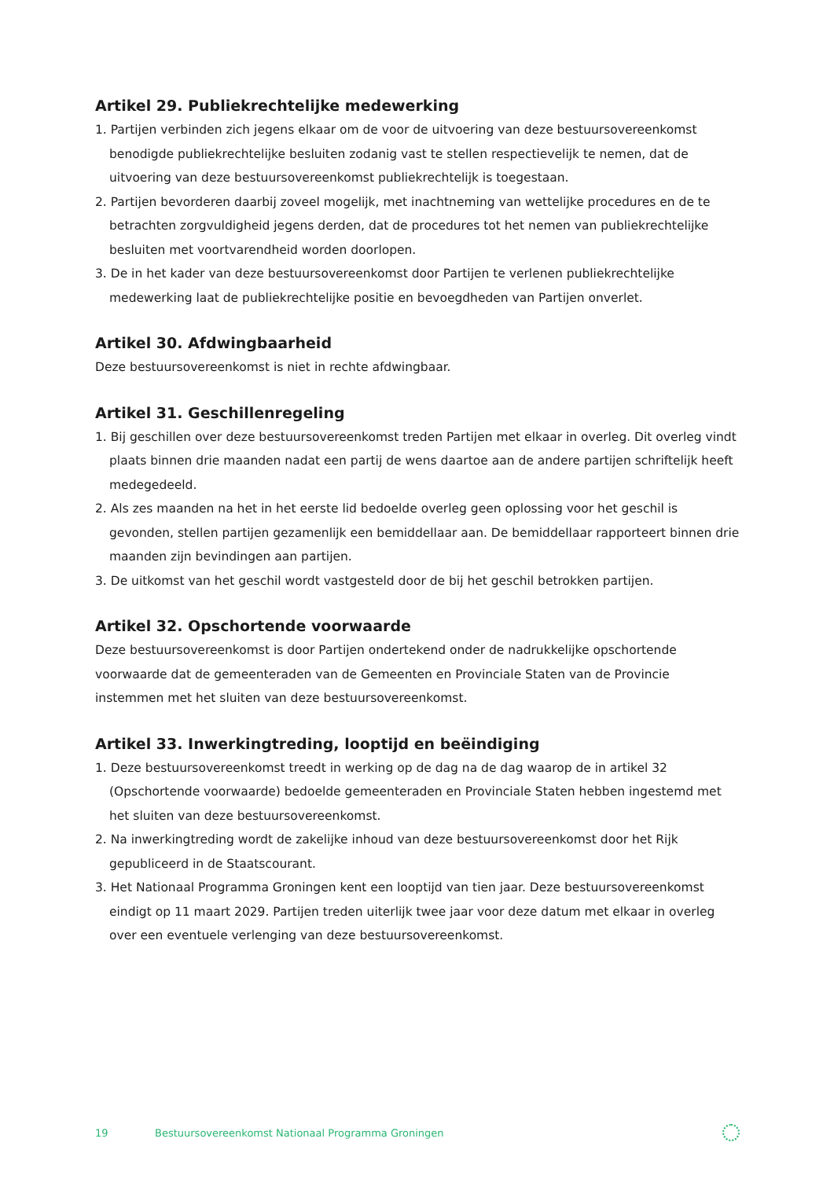Artikel 29. Publiekrechtelijke medewerking
1. Partijen verbinden zich jegens elkaar om de voor de uitvoering van deze bestuursovereenkomst benodigde publiekrechtelijke besluiten zodanig vast te stellen respectievelijk te nemen, dat de uitvoering van deze bestuursovereenkomst publiekrechtelijk is toegestaan.
2. Partijen bevorderen daarbij zoveel mogelijk, met inachtneming van wettelijke procedures en de te betrachten zorgvuldigheid jegens derden, dat de procedures tot het nemen van publiekrechtelijke besluiten met voortvarendheid worden doorlopen.
3. De in het kader van deze bestuursovereenkomst door Partijen te verlenen publiekrechtelijke medewerking laat de publiekrechtelijke positie en bevoegdheden van Partijen onverlet.
Artikel 30. Afdwingbaarheid
Deze bestuursovereenkomst is niet in rechte afdwingbaar.
Artikel 31. Geschillenregeling
1. Bij geschillen over deze bestuursovereenkomst treden Partijen met elkaar in overleg. Dit overleg vindt plaats binnen drie maanden nadat een partij de wens daartoe aan de andere partijen schriftelijk heeft medegedeeld.
2. Als zes maanden na het in het eerste lid bedoelde overleg geen oplossing voor het geschil is gevonden, stellen partijen gezamenlijk een bemiddellaar aan. De bemiddellaar rapporteert binnen drie maanden zijn bevindingen aan partijen.
3. De uitkomst van het geschil wordt vastgesteld door de bij het geschil betrokken partijen.
Artikel 32. Opschortende voorwaarde
Deze bestuursovereenkomst is door Partijen ondertekend onder de nadrukkelijke opschortende voorwaarde dat de gemeenteraden van de Gemeenten en Provinciale Staten van de Provincie instemmen met het sluiten van deze bestuursovereenkomst.
Artikel 33. Inwerkingtreding, looptijd en beëindiging
1. Deze bestuursovereenkomst treedt in werking op de dag na de dag waarop de in artikel 32 (Opschortende voorwaarde) bedoelde gemeenteraden en Provinciale Staten hebben ingestemd met het sluiten van deze bestuursovereenkomst.
2. Na inwerkingtreding wordt de zakelijke inhoud van deze bestuursovereenkomst door het Rijk gepubliceerd in de Staatscourant.
3. Het Nationaal Programma Groningen kent een looptijd van tien jaar. Deze bestuursovereenkomst eindigt op 11 maart 2029. Partijen treden uiterlijk twee jaar voor deze datum met elkaar in overleg over een eventuele verlenging van deze bestuursovereenkomst.
19 Bestuursovereenkomst Nationaal Programma Groningen